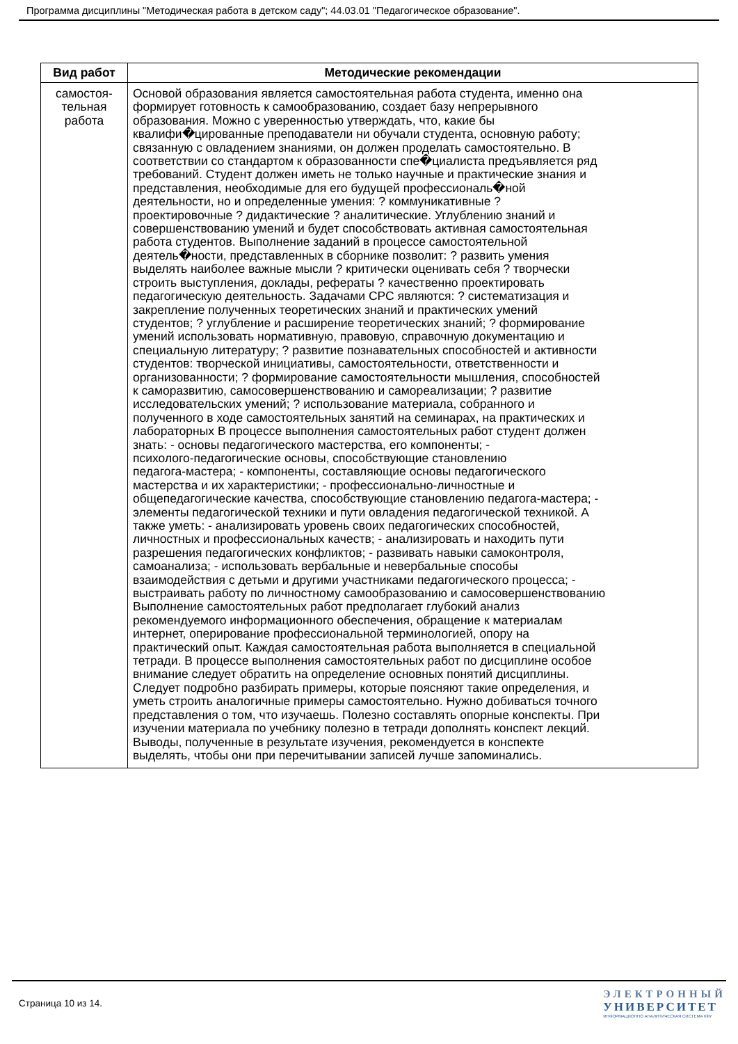Программа дисциплины "Методическая работа в детском саду"; 44.03.01 "Педагогическое образование".
| Вид работ | Методические рекомендации |
| --- | --- |
| самостоя- тельная работа | Основой образования является самостоятельная работа студента, именно она формирует готовность к самообразованию, создает базу непрерывного образования. Можно с уверенностью утверждать, что, какие бы квалифи�цированные преподаватели ни обучали студента, основную работу; связанную с овладением знаниями, он должен проделать самостоятельно. В соответствии со стандартом к образованности спе�циалиста предъявляется ряд требований. Студент должен иметь не только научные и практические знания и представления, необходимые для его будущей профессиональ�ной деятельности, но и определенные умения: ? коммуникативные ? проектировочные ? дидактические ? аналитические. Углублению знаний и совершенствованию умений и будет способствовать активная самостоятельная работа студентов. Выполнение заданий в процессе самостоятельной деятель�ности, представленных в сборнике позволит: ? развить умения выделять наиболее важные мысли ? критически оценивать себя ? творчески строить выступления, доклады, рефераты ? качественно проектировать педагогическую деятельность. Задачами СРС являются: ? систематизация и закрепление полученных теоретических знаний и практических умений студентов; ? углубление и расширение теоретических знаний; ? формирование умений использовать нормативную, правовую, справочную документацию и специальную литературу; ? развитие познавательных способностей и активности студентов: творческой инициативы, самостоятельности, ответственности и организованности; ? формирование самостоятельности мышления, способностей к саморазвитию, самосовершенствованию и самореализации; ? развитие исследовательских умений; ? использование материала, собранного и полученного в ходе самостоятельных занятий на семинарах, на практических и лабораторных В процессе выполнения самостоятельных работ студент должен знать: - основы педагогического мастерства, его компоненты; - психолого-педагогические основы, способствующие становлению педагога-мастера; - компоненты, составляющие основы педагогического мастерства и их характеристики; - профессионально-личностные и общепедагогические качества, способствующие становлению педагога-мастера; - элементы педагогической техники и пути овладения педагогической техникой. А также уметь: - анализировать уровень своих педагогических способностей, личностных и профессиональных качеств; - анализировать и находить пути разрешения педагогических конфликтов; - развивать навыки самоконтроля, самоанализа; - использовать вербальные и невербальные способы взаимодействия с детьми и другими участниками педагогического процесса; - выстраивать работу по личностному самообразованию и самосовершенствованию Выполнение самостоятельных работ предполагает глубокий анализ рекомендуемого информационного обеспечения, обращение к материалам интернет, оперирование профессиональной терминологией, опору на практический опыт. Каждая самостоятельная работа выполняется в специальной тетради. В процессе выполнения самостоятельных работ по дисциплине особое внимание следует обратить на определение основных понятий дисциплины. Следует подробно разбирать примеры, которые поясняют такие определения, и уметь строить аналогичные примеры самостоятельно. Нужно добиваться точного представления о том, что изучаешь. Полезно составлять опорные конспекты. При изучении материала по учебнику полезно в тетради дополнять конспект лекций. Выводы, полученные в результате изучения, рекомендуется в конспекте выделять, чтобы они при перечитывании записей лучше запоминались. |
Страница 10 из 14.
ЭЛЕКТРОННЫЙ
УНИВЕРСИТЕТ
ИНФОРМАЦИОННО АНАЛИТИЧЕСКАЯ СИСТЕМА КФУ